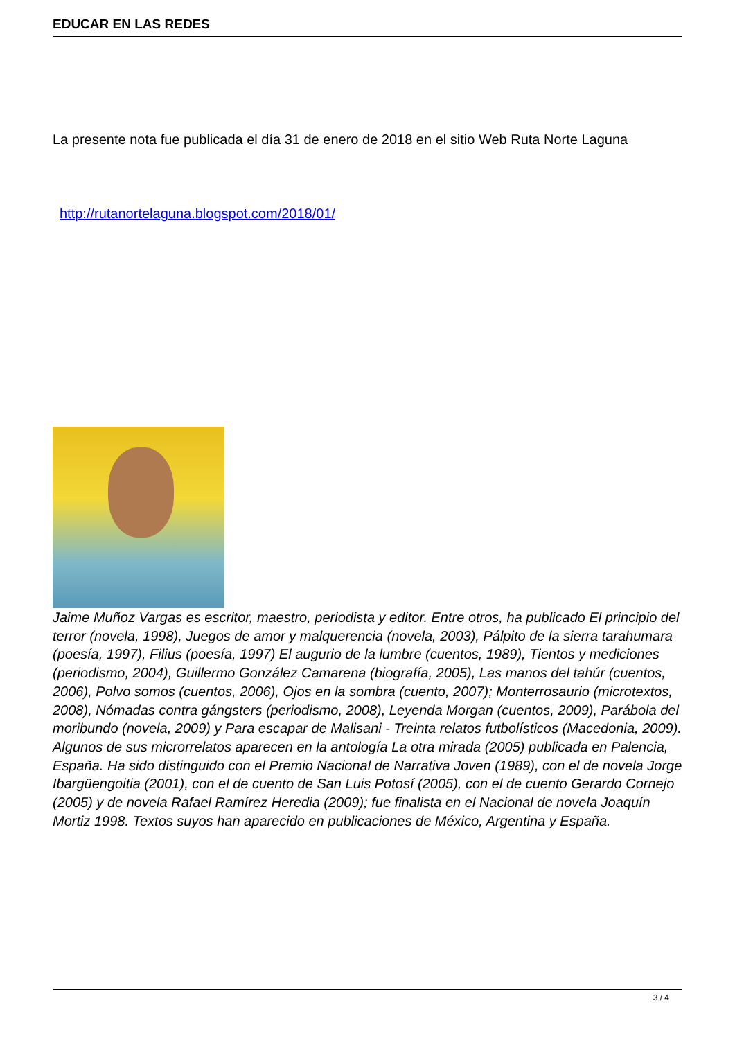EDUCAR EN LAS REDES
La presente nota fue publicada el día 31 de enero de 2018 en el sitio Web Ruta Norte Laguna
http://rutanortelaguna.blogspot.com/2018/01/
Jaime Muñoz Vargas es escritor, maestro, periodista y editor. Entre otros, ha publicado El principio del terror (novela, 1998), Juegos de amor y malquerencia (novela, 2003), Pálpito de la sierra tarahumara (poesía, 1997), Filius (poesía, 1997) El augurio de la lumbre (cuentos, 1989), Tientos y mediciones (periodismo, 2004), Guillermo González Camarena (biografía, 2005), Las manos del tahúr (cuentos, 2006), Polvo somos (cuentos, 2006), Ojos en la sombra (cuento, 2007); Monterrosaurio (microtextos, 2008), Nómadas contra gángsters (periodismo, 2008), Leyenda Morgan (cuentos, 2009), Parábola del moribundo (novela, 2009) y Para escapar de Malisani - Treinta relatos futbolísticos (Macedonia, 2009). Algunos de sus microrrelatos aparecen en la antología La otra mirada (2005) publicada en Palencia, España. Ha sido distinguido con el Premio Nacional de Narrativa Joven (1989), con el de novela Jorge Ibargüengoitia (2001), con el de cuento de San Luis Potosí (2005), con el de cuento Gerardo Cornejo (2005) y de novela Rafael Ramírez Heredia (2009); fue finalista en el Nacional de novela Joaquín Mortiz 1998. Textos suyos han aparecido en publicaciones de México, Argentina y España.
3 / 4